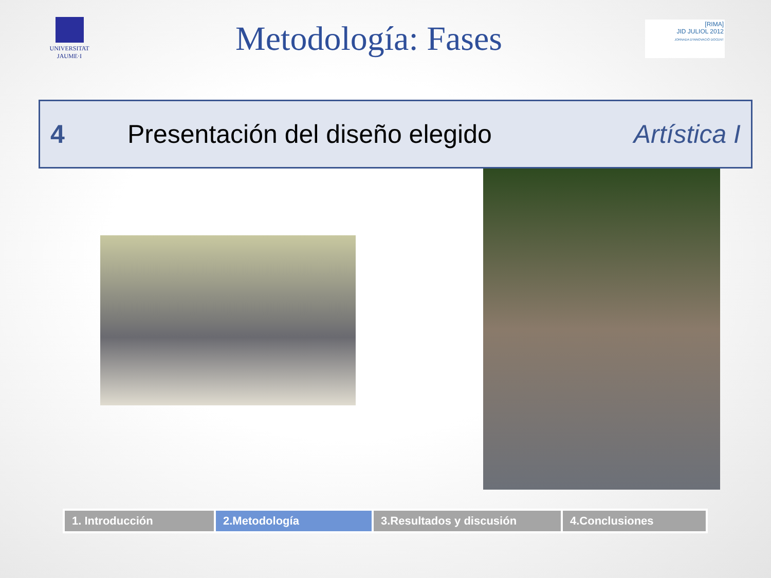UNIVERSITAT
JAUME·I
Metodología: Fases
[RIMA]
JID JULIOL 2012
JORNADA D'INNOVACIÓ DOCENT
4 Presentación del diseño elegido Artística I
| 1. Introducción | 2.Metodología | 3.Resultados y discusión | 4.Conclusiones |